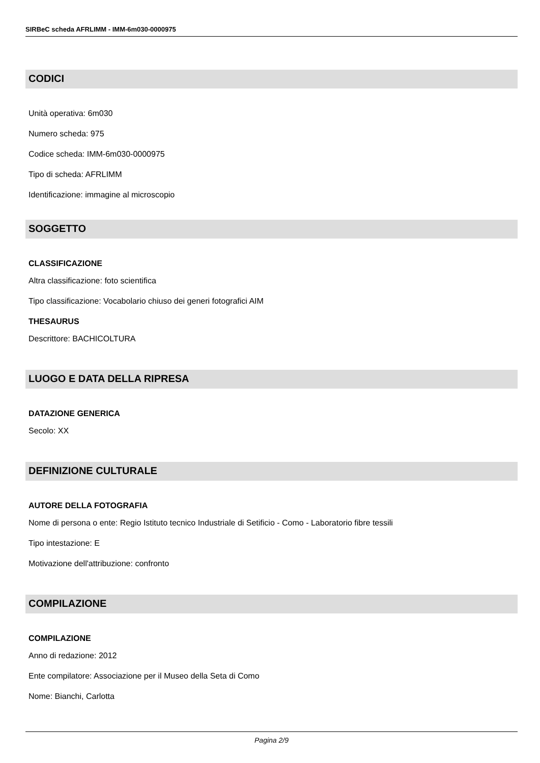SIRBeC scheda AFRLIMM - IMM-6m030-0000975
CODICI
Unità operativa: 6m030
Numero scheda: 975
Codice scheda: IMM-6m030-0000975
Tipo di scheda: AFRLIMM
Identificazione: immagine al microscopio
SOGGETTO
CLASSIFICAZIONE
Altra classificazione: foto scientifica
Tipo classificazione: Vocabolario chiuso dei generi fotografici AIM
THESAURUS
Descrittore: BACHICOLTURA
LUOGO E DATA DELLA RIPRESA
DATAZIONE GENERICA
Secolo: XX
DEFINIZIONE CULTURALE
AUTORE DELLA FOTOGRAFIA
Nome di persona o ente: Regio Istituto tecnico Industriale di Setificio - Como - Laboratorio fibre tessili
Tipo intestazione: E
Motivazione dell'attribuzione: confronto
COMPILAZIONE
COMPILAZIONE
Anno di redazione: 2012
Ente compilatore: Associazione per il Museo della Seta di Como
Nome: Bianchi, Carlotta
Pagina 2/9